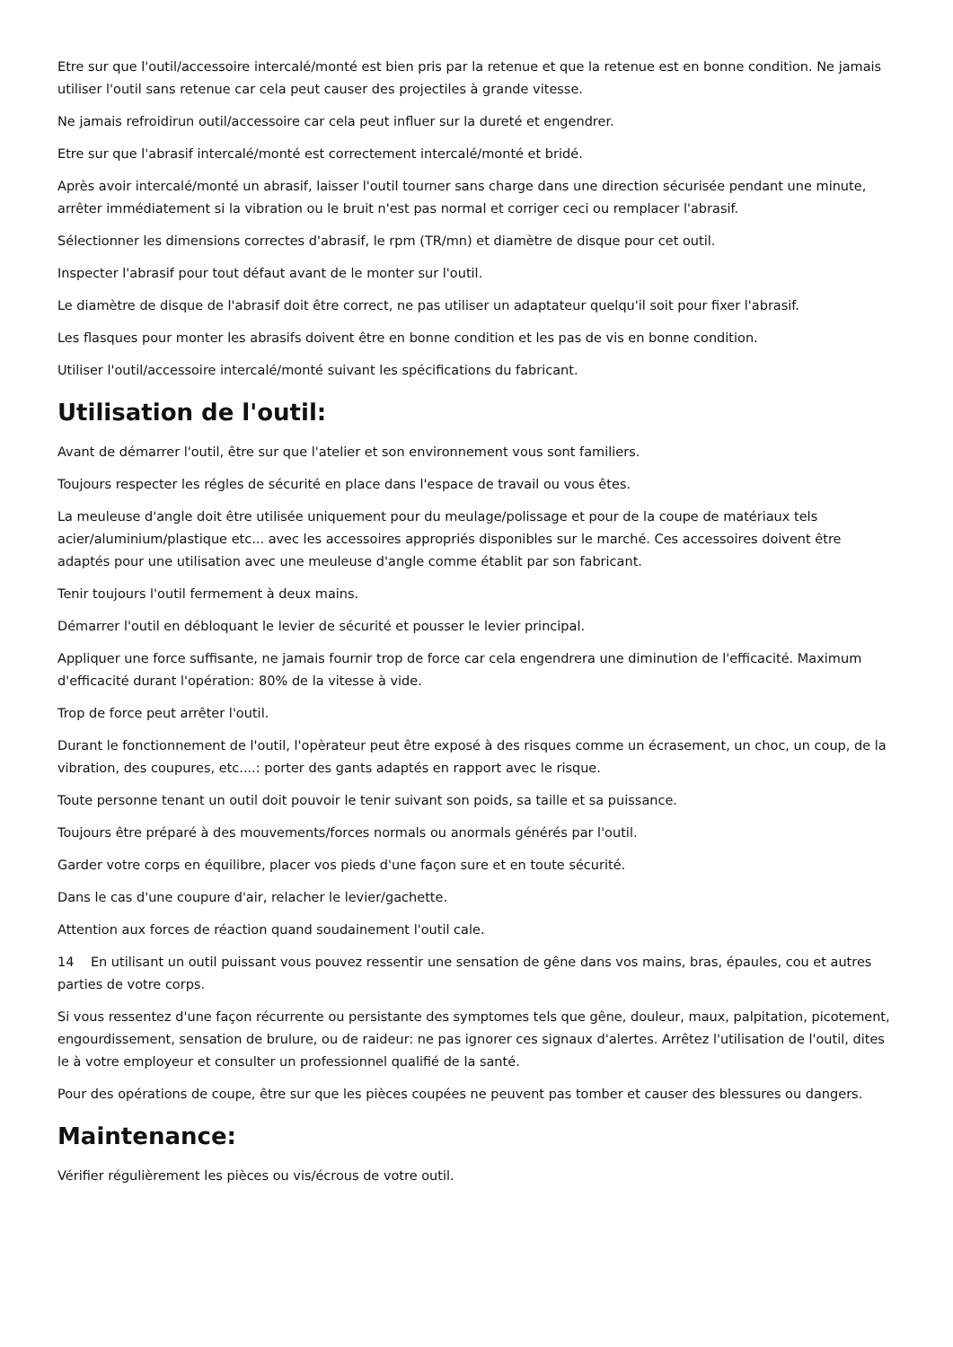Etre sur que l'outil/accessoire intercalé/monté est bien pris par la retenue et que la retenue est en bonne condition. Ne jamais utiliser l'outil sans retenue car cela peut causer des projectiles à grande vitesse.
Ne jamais refroidirun outil/accessoire car cela peut influer sur la dureté et engendrer.
Etre sur que l'abrasif intercalé/monté est correctement intercalé/monté et bridé.
Après avoir intercalé/monté un abrasif, laisser l'outil tourner sans charge dans une direction sécurisée pendant une minute, arrêter immédiatement si la vibration ou le bruit n'est pas normal et corriger ceci ou remplacer l'abrasif.
Sélectionner les dimensions correctes d'abrasif, le rpm (TR/mn) et diamètre de disque pour cet outil.
Inspecter l'abrasif pour tout défaut avant de le monter sur l'outil.
Le diamètre de disque de l'abrasif doit être correct, ne pas utiliser un adaptateur quelqu'il soit pour fixer l'abrasif.
Les flasques pour monter les abrasifs doivent être en bonne condition et les pas de vis en bonne condition.
Utiliser l'outil/accessoire intercalé/monté suivant les spécifications du fabricant.
Utilisation de l'outil:
Avant de démarrer l'outil, être sur que l'atelier et son environnement vous sont familiers.
Toujours respecter les régles de sécurité en place dans l'espace de travail ou vous êtes.
La meuleuse d'angle doit être utilisée uniquement pour du meulage/polissage et pour de la coupe de matériaux tels acier/aluminium/plastique etc... avec les accessoires appropriés disponibles sur le marché. Ces accessoires doivent être adaptés pour une utilisation avec une meuleuse d'angle comme établit par son fabricant.
Tenir toujours l'outil fermement à deux mains.
Démarrer l'outil en débloquant le levier de sécurité et pousser le levier principal.
Appliquer une force suffisante, ne jamais fournir trop de force car cela engendrera une diminution de l'efficacité. Maximum d'efficacité durant l'opération: 80% de la vitesse à vide.
Trop de force peut arrêter l'outil.
Durant le fonctionnement de l'outil, l'opèrateur peut être exposé à des risques comme un écrasement, un choc, un coup, de la vibration, des coupures, etc....: porter des gants adaptés en rapport avec le risque.
Toute personne tenant un outil doit pouvoir le tenir suivant son poids, sa taille et sa puissance.
Toujours être préparé à des mouvements/forces normals ou anormals générés par l'outil.
Garder votre corps en équilibre, placer vos pieds d'une façon sure et en toute sécurité.
Dans le cas d'une coupure d'air, relacher le levier/gachette.
Attention aux forces de réaction quand soudainement l'outil cale.
14 En utilisant un outil puissant vous pouvez ressentir une sensation de gêne dans vos mains, bras, épaules, cou et autres parties de votre corps.
Si vous ressentez d'une façon récurrente ou persistante des symptomes tels que gêne, douleur, maux, palpitation, picotement, engourdissement, sensation de brulure, ou de raideur: ne pas ignorer ces signaux d'alertes. Arrêtez l'utilisation de l'outil, dites le à votre employeur et consulter un professionnel qualifié de la santé.
Pour des opérations de coupe, être sur que les pièces coupées ne peuvent pas tomber et causer des blessures ou dangers.
Maintenance:
Vérifier régulièrement les pièces ou vis/écrous de votre outil.